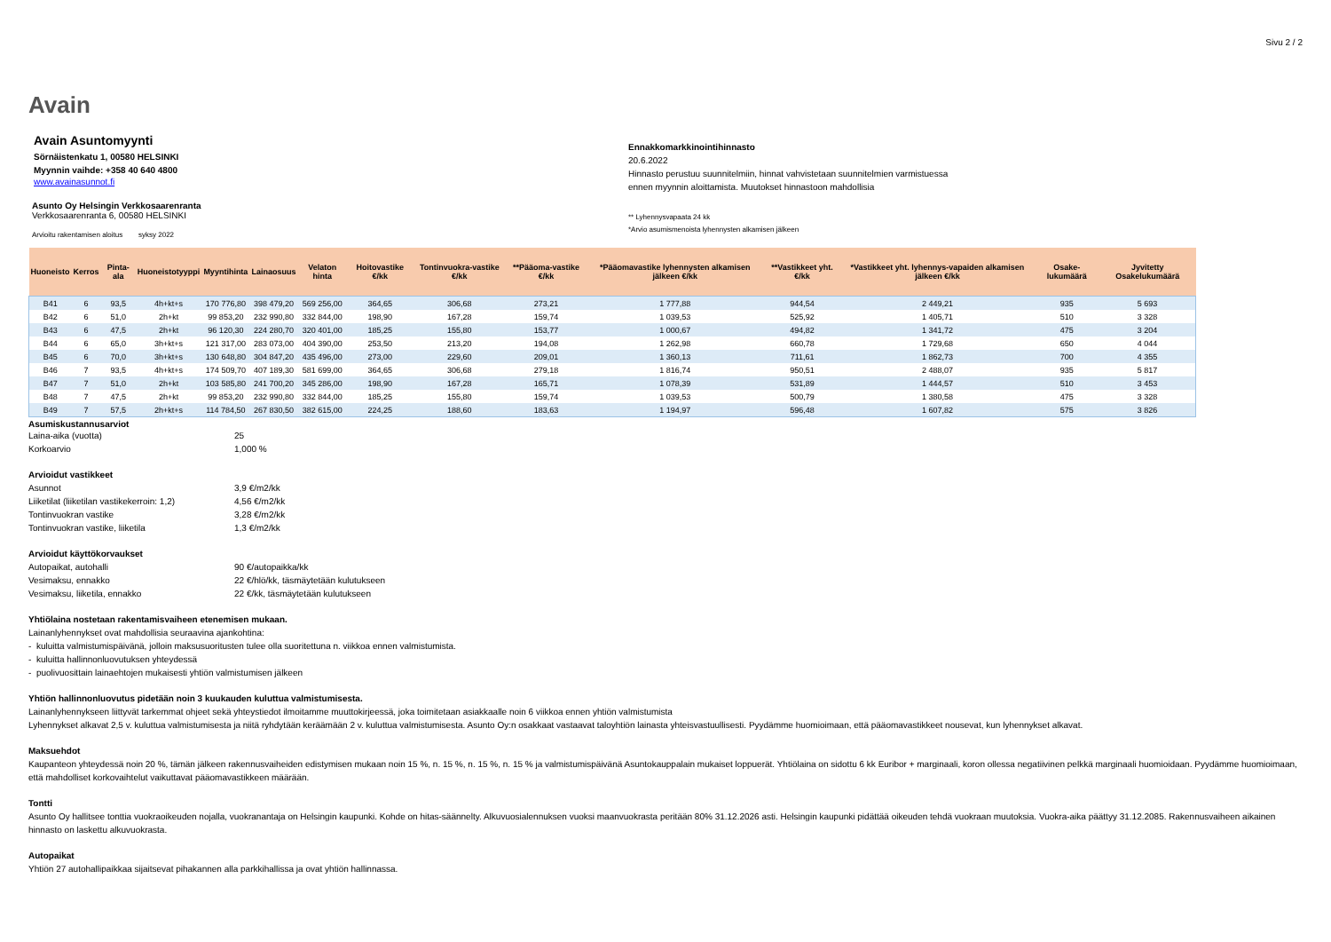Sivu 2 / 2
Avain
Avain Asuntomyynti
Sörnäistenkatu 1, 00580 HELSINKI
Myynnin vaihde: +358 40 640 4800
www.avainasunnot.fi
Asunto Oy Helsingin Verkkosaarenranta
Verkkosaarenranta 6, 00580 HELSINKI
Arvioitu rakentamisen aloitus syksy 2022
Ennakkomarkkinointihinnasto
20.6.2022
Hinnasto perustuu suunnitelmiin, hinnat vahvistetaan suunnitelmien varmistuessa
ennen myynnin aloittamista. Muutokset hinnastoon mahdollisia
** Lyhennysvapaata 24 kk
*Arvio asumismenoista lyhennysten alkamisen jälkeen
| Huoneisto | Kerros | Pinta-ala | Huoneistotyyppi | Myyntihinta | Lainaosuus | Velaton hinta | Hoitovastike €/kk | Tontinvuokra-vastike €/kk | **Pääoma-vastike €/kk | *Pääomavastike lyhennysten alkamisen jälkeen €/kk | **Vastikkeet yht. €/kk | *Vastikkeet yht. lyhennys-vapaiden alkamisen jälkeen €/kk | Osake-lukumäärä | Jyvitetty Osakelukumäärä |
| --- | --- | --- | --- | --- | --- | --- | --- | --- | --- | --- | --- | --- | --- | --- |
| B41 | 6 | 93,5 | 4h+kt+s | 170 776,80 | 398 479,20 | 569 256,00 | 364,65 | 306,68 | 273,21 | 1 777,88 | 944,54 | 2 449,21 | 935 | 5 693 |
| B42 | 6 | 51,0 | 2h+kt | 99 853,20 | 232 990,80 | 332 844,00 | 198,90 | 167,28 | 159,74 | 1 039,53 | 525,92 | 1 405,71 | 510 | 3 328 |
| B43 | 6 | 47,5 | 2h+kt | 96 120,30 | 224 280,70 | 320 401,00 | 185,25 | 155,80 | 153,77 | 1 000,67 | 494,82 | 1 341,72 | 475 | 3 204 |
| B44 | 6 | 65,0 | 3h+kt+s | 121 317,00 | 283 073,00 | 404 390,00 | 253,50 | 213,20 | 194,08 | 1 262,98 | 660,78 | 1 729,68 | 650 | 4 044 |
| B45 | 6 | 70,0 | 3h+kt+s | 130 648,80 | 304 847,20 | 435 496,00 | 273,00 | 229,60 | 209,01 | 1 360,13 | 711,61 | 1 862,73 | 700 | 4 355 |
| B46 | 7 | 93,5 | 4h+kt+s | 174 509,70 | 407 189,30 | 581 699,00 | 364,65 | 306,68 | 279,18 | 1 816,74 | 950,51 | 2 488,07 | 935 | 5 817 |
| B47 | 7 | 51,0 | 2h+kt | 103 585,80 | 241 700,20 | 345 286,00 | 198,90 | 167,28 | 165,71 | 1 078,39 | 531,89 | 1 444,57 | 510 | 3 453 |
| B48 | 7 | 47,5 | 2h+kt | 99 853,20 | 232 990,80 | 332 844,00 | 185,25 | 155,80 | 159,74 | 1 039,53 | 500,79 | 1 380,58 | 475 | 3 328 |
| B49 | 7 | 57,5 | 2h+kt+s | 114 784,50 | 267 830,50 | 382 615,00 | 224,25 | 188,60 | 183,63 | 1 194,97 | 596,48 | 1 607,82 | 575 | 3 826 |
Asumiskustannusarviot
Laina-aika (vuotta) 25 Korkoarvio 1,000 %
Arvioidut vastikkeet
Asunnot 3,9 €/m2/kk Liiketilat (liiketilan vastikekerroin: 1,2) 4,56 €/m2/kk Tontinvuokran vastike 3,28 €/m2/kk Tontinvuokran vastike, liiketila 1,3 €/m2/kk
Arvioidut käyttökorvaukset
Autopaikat, autohalli 90 €/autopaikka/kk Vesimaksu, ennakko 22 €/hlö/kk, täsmäytetään kulutukseen Vesimaksu, liiketila, ennakko 22 €/kk, täsmäytetään kulutukseen
Yhtiölaina nostetaan rakentamisvaiheen etenemisen mukaan.
Lainanlyhennykset ovat mahdollisia seuraavina ajankohtina:
- kuluitta valmistumispäivänä, jolloin maksusuoritusten tulee olla suoritettuna n. viikkoa ennen valmistumista.
- kuluitta hallinnonluovutuksen yhteydessä
- puolivuosittain lainaehtojen mukaisesti yhtiön valmistumisen jälkeen
Yhtiön hallinnonluovutus pidetään noin 3 kuukauden kuluttua valmistumisesta.
Lainanlyhennykseen liittyvät tarkemmat ohjeet sekä yhteystiedot ilmoitamme muuttokirjeessä, joka toimitetaan asiakkaalle noin 6 viikkoa ennen yhtiön valmistumista
Lyhennykset alkavat 2,5 v. kuluttua valmistumisesta ja niitä ryhdytään keräämään 2 v. kuluttua valmistumisesta. Asunto Oy:n osakkaat vastaavat taloyhtiön lainasta yhteisvastuullisesti. Pyydämme huomioimaan, että pääomavastikkeet nousevat, kun lyhennykset alkavat.
Maksuehdot
Kaupanteon yhteydessä noin 20 %, tämän jälkeen rakennusvaiheiden edistymisen mukaan noin 15 %, n. 15 %, n. 15 %, n. 15 % ja valmistumispäivänä Asuntokauppalain mukaiset loppuerät. Yhtiölaina on sidottu 6 kk Euribor + marginaali, koron ollessa negatiivinen pelkkä marginaali huomioidaan. Pyydämme huomioimaan, että mahdolliset korkovaihtelut vaikuttavat pääomavastikkeen määrään.
Tontti
Asunto Oy hallitsee tonttia vuokraoikeuden nojalla, vuokranantaja on Helsingin kaupunki. Kohde on hitas-säännelty. Alkuvuosialennuksen vuoksi maanvuokrasta peritään 80% 31.12.2026 asti. Helsingin kaupunki pidättää oikeuden tehdä vuokraan muutoksia. Vuokra-aika päättyy 31.12.2085. Rakennusvaiheen aikainen hinnasto on laskettu alkuvuokrasta.
Autopaikat
Yhtiön 27 autohallipaikkaa sijaitsevat pihakannen alla parkkihallissa ja ovat yhtiön hallinnassa.